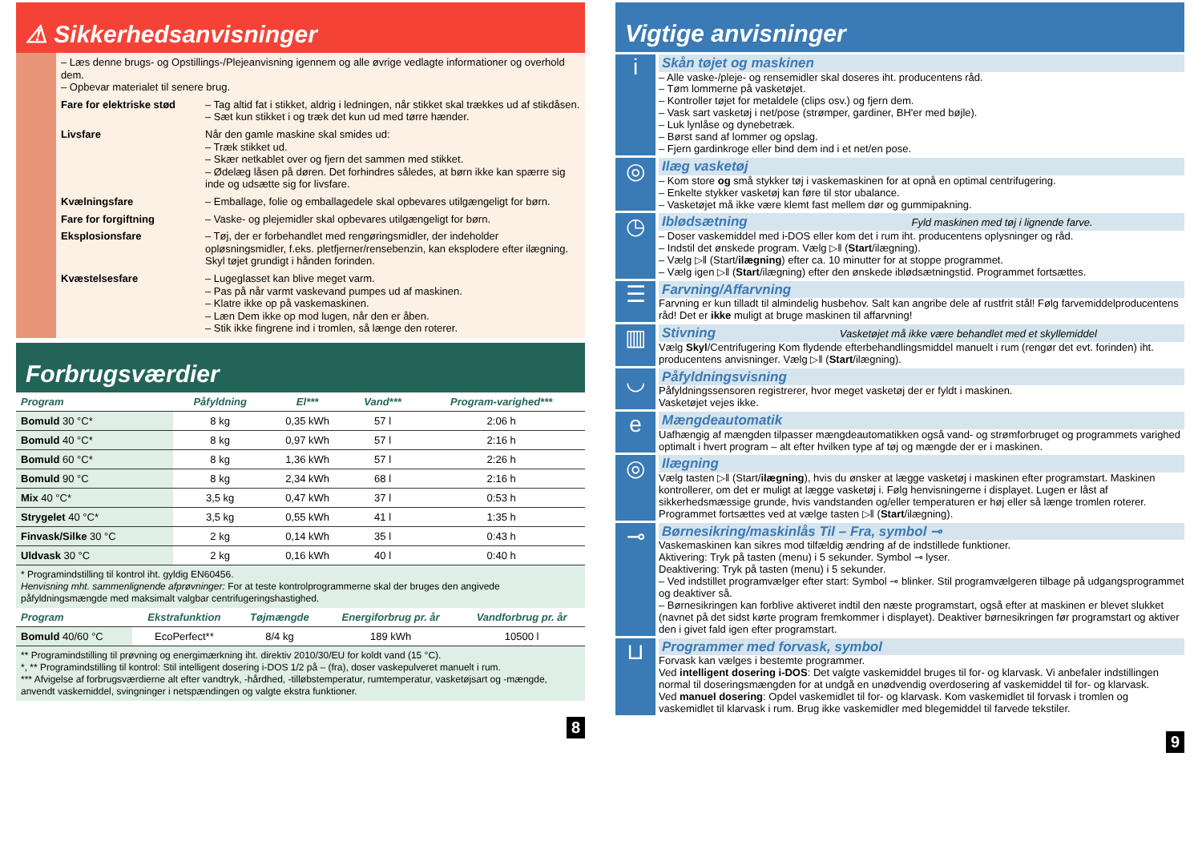⚠ Sikkerhedsanvisninger
– Læs denne brugs- og Opstillings-/Plejeanvisning igennem og alle øvrige vedlagte informationer og overhold dem.
– Opbevar materialet til senere brug.
Fare for elektriske stød
– Tag altid fat i stikket, aldrig i ledningen, når stikket skal trækkes ud af stikdåsen.
– Sæt kun stikket i og træk det kun ud med tørre hænder.
Livsfare Når den gamle maskine skal smides ud:
– Træk stikket ud.
– Skær netkablet over og fjern det sammen med stikket.
– Ødelæg låsen på døren. Det forhindres således, at børn ikke kan spærre sig inde og udsætte sig for livsfare.
Kvælningsfare – Emballage, folie og emballagedele skal opbevares utilgængeligt for børn.
Fare for forgiftning – Vaske- og plejemidler skal opbevares utilgængeligt for børn.
Eksplosionsfare – Tøj, der er forbehandlet med rengøringsmidler, der indeholder opløsningsmidler, f.eks. pletfjerner/rensebenzin, kan eksplodere efter ilægning.
Skyl tøjet grundigt i hånden forinden.
Kvæstelsesfare – Lugeglasset kan blive meget varm.
– Pas på når varmt vaskevand pumpes ud af maskinen.
– Klatre ikke op på vaskemaskinen.
– Læn Dem ikke op mod lugen, når den er åben.
– Stik ikke fingrene ind i tromlen, så længe den roterer.
Forbrugsværdier
| Program | Påfyldning | El*** | Vand*** | Program-varighed*** |
| --- | --- | --- | --- | --- |
| Bomuld 30 °C* | 8 kg | 0,35 kWh | 57 l | 2:06 h |
| Bomuld 40 °C* | 8 kg | 0,97 kWh | 57 l | 2:16 h |
| Bomuld 60 °C* | 8 kg | 1,36 kWh | 57 l | 2:26 h |
| Bomuld 90 °C | 8 kg | 2,34 kWh | 68 l | 2:16 h |
| Mix 40 °C* | 3,5 kg | 0,47 kWh | 37 l | 0:53 h |
| Strygelet 40 °C* | 3,5 kg | 0,55 kWh | 41 l | 1:35 h |
| Finvask/Silke 30 °C | 2 kg | 0,14 kWh | 35 l | 0:43 h |
| Uldvask 30 °C | 2 kg | 0,16 kWh | 40 l | 0:40 h |
* Programindstilling til kontrol iht. gyldig EN60456.
Henvisning mht. sammenlignende afprøvninger: For at teste kontrolprogrammerne skal der bruges den angivede påfyldningsmængde med maksimalt valgbar centrifugeringshastighed.
| Program | Ekstrafunktion | Tøjmængde | Energiforbrug pr. år | Vandforbrug pr. år |
| --- | --- | --- | --- | --- |
| Bomuld 40/60 °C | EcoPerfect** | 8/4 kg | 189 kWh | 10500 l |
** Programindstilling til prøvning og energimærkning iht. direktiv 2010/30/EU for koldt vand (15 °C).
*, ** Programindstilling til kontrol: Stil intelligent dosering i-DOS 1/2 på – (fra), doser vaskepulveret manuelt i rum.
*** Afvigelse af forbrugsværdierne alt efter vandtryk, -hårdhed, -tilløbstemperatur, rumtemperatur, vasketøjsart og -mængde, anvendt vaskemiddel, svingninger i netspændingen og valgte ekstra funktioner.
8
Vigtige anvisninger
i
Skån tøjet og maskinen
– Alle vaske-/pleje- og rensemidler skal doseres iht. producentens råd.
– Tøm lommerne på vasketøjet.
– Kontroller tøjet for metaldele (clips osv.) og fjern dem.
– Vask sart vasketøj i net/pose (strømper, gardiner, BH'er med bøjle).
– Luk lynlåse og dynebetræk.
– Børst sand af lommer og opslag.
– Fjern gardinkroge eller bind dem ind i et net/en pose.
◎
Ilæg vasketøj
– Kom store og små stykker tøj i vaskemaskinen for at opnå en optimal centrifugering.
– Enkelte stykker vasketøj kan føre til stor ubalance.
– Vasketøjet må ikke være klemt fast mellem dør og gummipakning.
◷
Iblødsætning Fyld maskinen med tøj i lignende farve.
– Doser vaskemiddel med i-DOS eller kom det i rum iht. producentens oplysninger og råd.
– Indstil det ønskede program. Vælg ▷ǁ (Start/ilægning).
– Vælg ▷ǁ (Start/ilægning) efter ca. 10 minutter for at stoppe programmet.
– Vælg igen ▷ǁ (Start/ilægning) efter den ønskede iblødsætningstid. Programmet fortsættes.
☰
Farvning/Affarvning
Farvning er kun tilladt til almindelig husbehov. Salt kan angribe dele af rustfrit stål! Følg farvemiddelproducentens råd! Det er ikke muligt at bruge maskinen til affarvning!
▥
Stivning Vasketøjet må ikke være behandlet med et skyllemiddel
Vælg Skyl/Centrifugering Kom flydende efterbehandlingsmiddel manuelt i rum (rengør det evt. forinden) iht. producentens anvisninger. Vælg ▷ǁ (Start/ilægning).
◡
Påfyldningsvisning
Påfyldningssensoren registrerer, hvor meget vasketøj der er fyldt i maskinen.
Vasketøjet vejes ikke.
e
Mængdeautomatik
Uafhængig af mængden tilpasser mængdeautomatikken også vand- og strømforbruget og programmets varighed optimalt i hvert program – alt efter hvilken type af tøj og mængde der er i maskinen.
◎
Ilægning
Vælg tasten ▷ǁ (Start/ilægning), hvis du ønsker at lægge vasketøj i maskinen efter programstart. Maskinen kontrollerer, om det er muligt at lægge vasketøj i. Følg henvisningerne i displayet. Lugen er låst af sikkerhedsmæssige grunde, hvis vandstanden og/eller temperaturen er høj eller så længe tromlen roterer.
Programmet fortsættes ved at vælge tasten ▷ǁ (Start/ilægning).
⊸
Børnesikring/maskinlås Til – Fra, symbol ⊸
Vaskemaskinen kan sikres mod tilfældig ændring af de indstillede funktioner.
Aktivering: Tryk på tasten (menu) i 5 sekunder. Symbol ⊸ lyser.
Deaktivering: Tryk på tasten (menu) i 5 sekunder.
– Ved indstillet programvælger efter start: Symbol ⊸ blinker. Stil programvælgeren tilbage på udgangsprogrammet og deaktiver så.
– Børnesikringen kan forblive aktiveret indtil den næste programstart, også efter at maskinen er blevet slukket (navnet på det sidst kørte program fremkommer i displayet). Deaktiver børnesikringen før programstart og aktiver den i givet fald igen efter programstart.
⊔
Programmer med forvask, symbol
Forvask kan vælges i bestemte programmer.
Ved intelligent dosering i-DOS: Det valgte vaskemiddel bruges til for- og klarvask. Vi anbefaler indstillingen normal til doseringsmængden for at undgå en unødvendig overdosering af vaskemiddel til for- og klarvask.
Ved manuel dosering: Opdel vaskemidlet til for- og klarvask. Kom vaskemidlet til forvask i tromlen og vaskemidlet til klarvask i rum. Brug ikke vaskemidler med blegemiddel til farvede tekstiler.
9